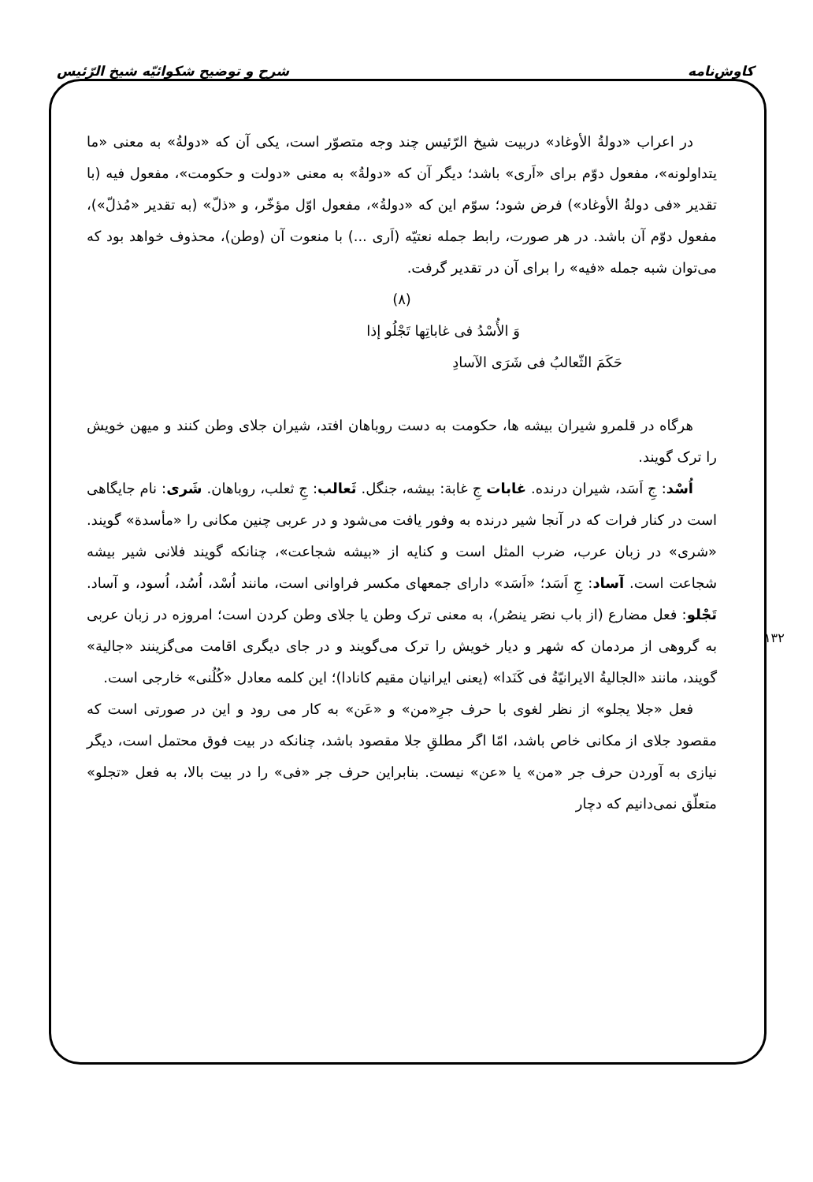کاوش‌نامه شرح و توضیح شکوائیّه شیخ الرّئیس
در اعراب «دولةُ الأوغاد» دربیت شیخ الرّئیس چند وجه متصوّر است، یکی آن که «دولةُ» به معنی «ما یتداولونه»، مفعول دوّم برای «اَری» باشد؛ دیگر آن که «دولةُ» به معنی «دولت و حکومت»، مفعول فیه (با تقدیر «فی دولةُ الأوغاد») فرض شود؛ سوّم این که «دولةُ»، مفعول اوّل مؤخّر، و «ذلّ» (به تقدیر «مُذلّ»)، مفعول دوّم آن باشد. در هر صورت، رابط جمله نعتیّه (اَری ...) با منعوت آن (وطن)، محذوف خواهد بود که می‌توان شبه جمله «فیه» را برای آن در تقدیر گرفت.
(۸)
وَ الأُسْدُ فی غاباتِها تَجْلُو إذا
حَکَمَ الثّعالبُ فی شَرَی الآسادِ
هرگاه در قلمرو شیران بیشه ها، حکومت به دست روباهان افتد، شیران جلای وطن کنند و میهن خویش را ترک گویند.
اُسْد: جِ اَسَد، شیران درنده. غابات جِ غابة: بیشه، جنگل. ثَعالب: جِ ثعلب، روباهان. شَری: نام جایگاهی است در کنار فرات که در آنجا شیر درنده به وفور یافت می‌شود و در عربی چنین مکانی را «مأسدة» گویند. «شری» در زبان عرب، ضرب المثل است و کنایه از «بیشه شجاعت»، چنانکه گویند فلانی شیر بیشه شجاعت است. آساد: جِ اَسَد؛ «اَسَد» دارای جمعهای مکسر فراوانی است، مانند اُسْد، اُسُد، اُسود، و آساد. تَجْلو: فعل مضارع (از باب نصَر ینصُر)، به معنی ترک وطن یا جلای وطن کردن است؛ امروزه در زبان عربی به گروهی از مردمان که شهر و دیار خویش را ترک می‌گویند و در جای دیگری اقامت می‌گزینند «جالیة» گویند، مانند «الجالیةُ الایرانیّةُ فی کَنَدا» (یعنی ایرانیان مقیم کانادا)؛ این کلمه معادل «کُلُنی» خارجی است.
فعل «جلا یجلو» از نظر لغوی با حرف جرِ«من» و «عَن» به کار می رود و این در صورتی است که مقصود جلای از مکانی خاص باشد، امّا اگر مطلقِ جلا مقصود باشد، چنانکه در بیت فوق محتمل است، دیگر نیازی به آوردن حرف جر «من» یا «عن» نیست. بنابراین حرف جر «فی» را در بیت بالا، به فعل «تجلو» متعلّق نمی‌دانیم که دچار
۱۳۲